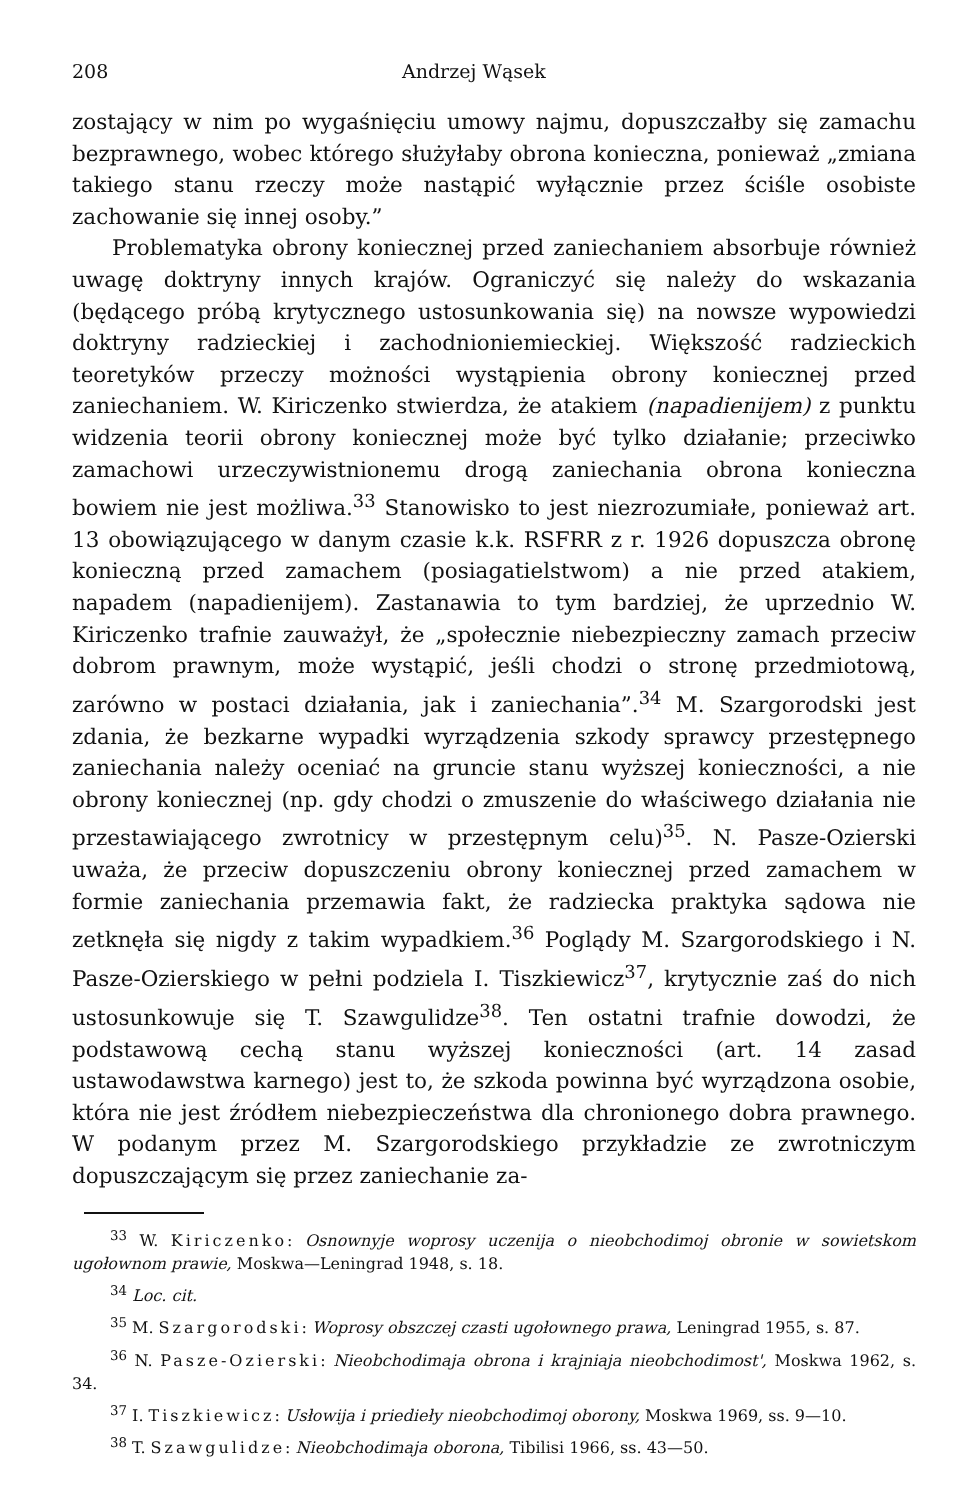208 Andrzej Wąsek
zostający w nim po wygaśnięciu umowy najmu, dopuszczałby się zamachu bezprawnego, wobec którego służyłaby obrona konieczna, ponieważ „zmiana takiego stanu rzeczy może nastąpić wyłącznie przez ściśle osobiste zachowanie się innej osoby.”
Problematyka obrony koniecznej przed zaniechaniem absorbuje również uwagę doktryny innych krajów. Ograniczyć się należy do wskazania (będącego próbą krytycznego ustosunkowania się) na nowsze wypowiedzi doktryny radzieckiej i zachodnioniemieckiej. Większość radzieckich teoretyków przeczy możności wystąpienia obrony koniecznej przed zaniechaniem. W. Kiriczenko stwierdza, że atakiem (napadienijem) z punktu widzenia teorii obrony koniecznej może być tylko działanie; przeciwko zamachowi urzeczywistnionemu drogą zaniechania obrona konieczna bowiem nie jest możliwa.<sup>33</sup> Stanowisko to jest niezrozumiałe, ponieważ art. 13 obowiązującego w danym czasie k.k. RSFRR z r. 1926 dopuszcza obronę konieczną przed zamachem (posiagatielstwom) a nie przed atakiem, napadem (napadienijem). Zastanawia to tym bardziej, że uprzednio W. Kiriczenko trafnie zauważył, że „społecznie niebezpieczny zamach przeciw dobrom prawnym, może wystąpić, jeśli chodzi o stronę przedmiotową, zarówno w postaci działania, jak i zaniechania”.<sup>34</sup> M. Szargorodski jest zdania, że bezkarne wypadki wyrządzenia szkody sprawcy przestępnego zaniechania należy oceniać na gruncie stanu wyższej konieczności, a nie obrony koniecznej (np. gdy chodzi o zmuszenie do właściwego działania nie przestawiającego zwrotnicy w przestępnym celu)<sup>35</sup>. N. Pasze-Ozierski uważa, że przeciw dopuszczeniu obrony koniecznej przed zamachem w formie zaniechania przemawia fakt, że radziecka praktyka sądowa nie zetknęła się nigdy z takim wypadkiem.<sup>36</sup> Poglądy M. Szargorodskiego i N. Pasze-Ozierskiego w pełni podziela I. Tiszkiewicz<sup>37</sup>, krytycznie zaś do nich ustosunkowuje się T. Szawgulidze<sup>38</sup>. Ten ostatni trafnie dowodzi, że podstawową cechą stanu wyższej konieczności (art. 14 zasad ustawodawstwa karnego) jest to, że szkoda powinna być wyrządzona osobie, która nie jest źródłem niebezpieczeństwa dla chronionego dobra prawnego. W podanym przez M. Szargorodskiego przykładzie ze zwrotniczym dopuszczającym się przez zaniechanie za-
<sup>33</sup> W. Kiriczenko: Osnownyje woprosy uczenija o nieobchodimoj obronie w sowietskom ugołownom prawie, Moskwa—Leningrad 1948, s. 18.
<sup>34</sup> Loc. cit.
<sup>35</sup> M. Szargorodski: Woprosy obszczej czasti ugołownego prawa, Leningrad 1955, s. 87.
<sup>36</sup> N. Pasze-Ozierski: Nieobchodimaja obrona i krajniaja nieobchodimost', Moskwa 1962, s. 34.
<sup>37</sup> I. Tiszkiewicz: Usłowija i priediełу nieobchodimoj oborony, Moskwa 1969, ss. 9—10.
<sup>38</sup> T. Szawgulidze: Nieobchodimaja oborona, Tibilisi 1966, ss. 43—50.